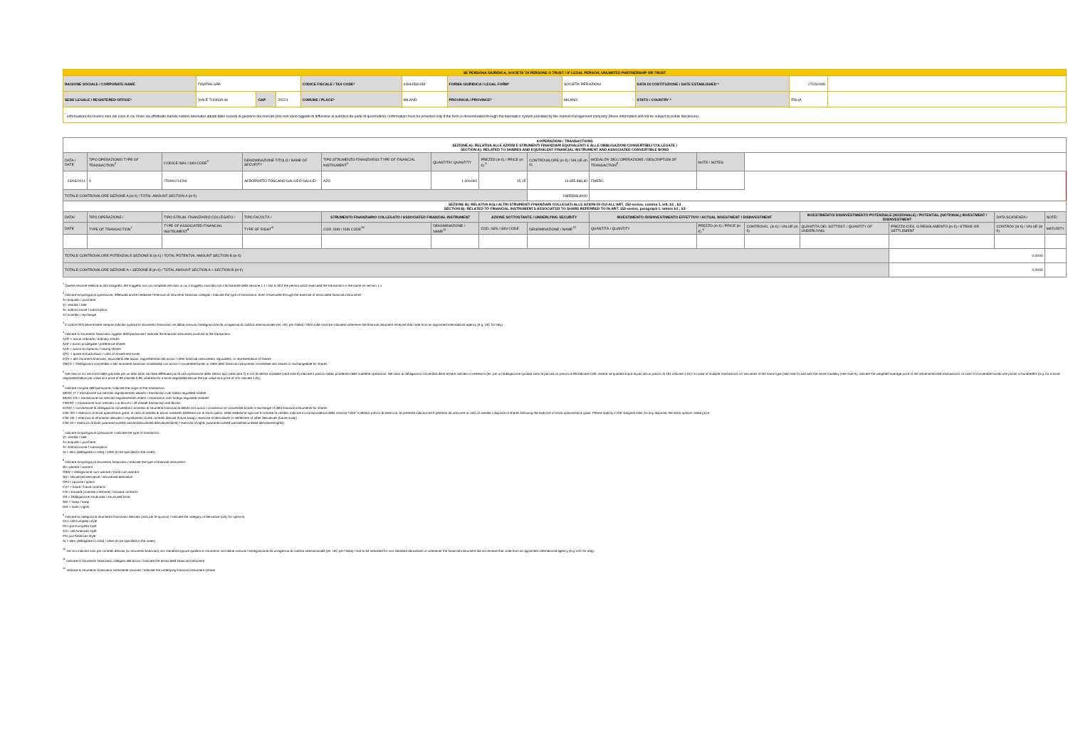| SE PERSONA GIURIDICA, SOCIETA' DI PERSONE O TRUST / IF LEGAL PERSON, UNLIMITED PARTNERSHIP OR TRUST | | | | | | | | | | |
| RAGIONE SOCIALE / CORPORATE NAME | FINATAN SPA | | | CODICE FISCALE / TAX CODE* | 04944580158 | FORMA GIURIDICA / LEGAL FORM* | SOCIETA' PER AZIONI | DATA DI COSTITUZIONE / DATE ESTABLISHED * | 27/03/1981 | |
| SEDE LEGALE / REGISTERED OFFICE* | VIALE TUNISIA 48 | CAP | 20124 | COMUNE / PLACE* | MILANO | PROVINCIA / PROVINCE* | MILANO | STATO / COUNTRY * | ITALIA | |
| <sup>*</sup> informazioni da inserire solo nel caso in cui l'invio sia effettuato tramite sistemi telematici attuati dalle società di gestione dei mercati (che non sono oggetto di diffusione al pubblico da parte di quest'ultimi) / information must be provided only if the form is disseminated through the telematics system provided by the market management company (these information will not be subject to public disclosure). | | | | | | | | | | |
| 4.OPERAZIONI / TRANSACTIONS SEZIONE A): RELATIVA ALLE AZIONI E STRUMENTI FINANZIARI EQUIVALENTI E ALLE OBBLIGAZIONI CONVERTIBILI COLLEGATE / SECTION A): RELATED TO SHARES AND EQUIVALENT FINANCIAL INSTRUMENT AND ASSOCIATED CONVERTIBLE BOND | | | | | | | | | | | | | | |
| DATA / DATE | TIPO OPERAZIONE/ TYPE OF TRANSACTION<sup>2</sup> | CODICE ISIN / ISIN CODE<sup>3</sup> | DENOMINAZIONE TITOLO / NAME OF SECURITY | TIPO STRUMENTO FINANZIARIO/ TYPE OF FINANCIAL INSTRUMENT<sup>4</sup> | QUANTITA'/ QUANTITY | PREZZO (in €) / PRICE (in €) <sup>5</sup> | CONTROVALORE (in €) / VALUE (in €) | MODALITA' DELL'OPERAZIONE / DESCRIPTION OF TRANSACTION<sup>6</sup> | NOTE / NOTES | | | | | |
| 03/03/2014 | V | IT0000214293 | AEROPORTO TOSCANO GALILEO GALILEI | AZO | 1.309.992 | 15,15 | 19.855.888,80 | FMERC | | | | | | |
| TOTALE CONTROVALORE SEZIONE A (in €) / TOTAL AMOUNT SECTION A (in €) | | | | | | | 19855888,8000 | | | | | | | |
| SEZIONE B): RELATIVA AGLI ALTRI STRUMENTI FINANZIARI COLLEGATI ALLE AZIONI DI CUI ALL'ART. 152-sexies, comma 1, lett. b1 , b3 SECTION B): RELATED TO FINANCIAL INSTRUMENTS ASSOCIATED TO SHARE REFERRED TO IN ART. 152-sexies, paragraph 1, letters b1 , b3 | | | | | | | | | | | | | | |
| DATA/ | TIPO OPERAZIONE / | TIPO STRUM. FINANZIARIO COLLEGATO / | TIPO FACOLTÀ / | STRUMENTO FINANZIARIO COLLEGATO / ASSOCIATED FINANCIAL INSTRUMENT | | AZIONE SOTTOSTANTE / UNDERLYING SECURITY | | INVESTIMENTO /DISINVESTIMENTO EFFETTIVO / ACTUAL INVESTMENT / DISINVESTMENT | | | INVESTIMENTO/ DISINVESTIMENTO POTENZIALE (NOZIONALE) / POTENTIAL (NOTIONAL) INVESTMENT / DISINVESTMENT | | DATA SCADENZA / | NOTE/ |
| DATE | TYPE OF TRANSACTION<sup>7</sup> | TYPE OF ASSOCIATED FINANCIAL INSTRUMENT<sup>8</sup> | TYPE OF RIGHT<sup>9</sup> | COD. ISIN / ISIN CODE<sup>10</sup> | DENOMINAZIONE / NAME<sup>11</sup> | COD. ISIN / ISIN CODE | DENOMINAZIONE / NAME<sup>12</sup> | QUANTITÀ / QUANTITY | PREZZO (in €) / PRICE (in €) <sup>5</sup> | CONTROVAL. (in €) / VALUE (in €) | QUANTITÀ DEL SOTTOST. / QUANTITY OF UNDERLYING | PREZZO D'ES. O REGOLAMENTO (in €) / STRIKE OR SETTLEMENT | CONTROV (in €) / VALUE (in €) | MATURITY |
| TOTALE CONTROVALORE POTENZIALE SEZIONE B (in €) / TOTAL POTENTIAL AMOUNT SECTION B (in €) | | | | | | | | | | | | 0,0000 | | |
| TOTALE CONTROVALORE SEZIONE A + SEZIONE B (in €) / TOTAL AMOUNT SECTION A + SECTION B (in €) | | | | | | | | | | | | 0,0000 | | |
<sup>1</sup> Questa sezione relativa ai dati anagrafici del soggetto non va compilata nel caso in cui il soggetto coincida con il dichiarante della sezione 1.1 / Not to fill if the person which executed the transaction is the same as section 1.1
<sup>2</sup> Indicare la tipologia di operazione, effettuata anche mediante l'esercizio di strumenti finanziari collegati / Indicate the type of transaction, even if executed through the exercise of associated financial instruments
A= acquisto / purchase
V= vendita / sale
S= sottoscrizione / subscription
X= scambio / exchange
<sup>3</sup> Il codice ISIN deve essere sempre indicato qualora lo strumento finanziario ne abbia ricevuto l'assegnazione da un'agenzia di codifica internazionale (es. UIC per l'Italia) / ISIN code must be indicated whenever the financial istrument received that code from an appointed international agency (e.g. UIC for Italy)
<sup>4</sup> Indicare lo strumento finanziario oggetto dell'operazione / Indicate the financial instrument involved in the transaction:
AZO = azioni ordinarie / ordinary shares
AZP = azioni privilegiate / preference shares
AZR = azioni di risparmio / saving shares
QFC = quote di fondi chiusi / units of closed-end funds
EQV = altri strumenti finanziari, equivalenti alle azioni, rappresentanti tali azioni / other financial instruments, equivalent, or representative of shares
OBCV = Obbligazioni convertibili o altri strumenti finanziari scambiabili con azioni / convertible bonds or other debt financial instruments convertible into shares or exchangeable for shares
<sup>5</sup> Nel caso in cui nel corso della giornata per un dato titolo sia stata effettuata più di una operazione dello stesso tipo (vedi nota 2) e con la stessa modalità (vedi nota 6) indicare il prezzo medio ponderato delle suddette operazioni. Nel caso di obbligazioni convertibili deve essere indicato in centesimi (es. per un'obbligazione quotata sotto la pari ad un prezzo di 99 indicare 0,99, mentre se quotata sopra la pari ad un prezzo di 101 indicare 1,01) / In case of multiple transactions on securities of the same type (see note 2) and with the same modality (see note 6), indicate the weighted average price of the aforementioned transactions. In case of convertible bonds use prices in hundredths (e.g. for a bond negotiated below par value at a price of 99 indicate 0,99, whereas for a bond negotiated above the par value at a price of 101 indicate 1,01).
<sup>6</sup> Indicare l'origine dell'operazione / Indicate the origin of the transaction:
MERC-IT = transazione sul mercato regolamentato italiano / transaction over Italian regulated market
MERC-ES = transazione sul mercato regolamentato estero / transaction over foreign regulated markets
FMERC = transazione fuori mercato o ai blocchi / off-market transaction and blocks
CONV = conversione di obbligazioni convertibili o scambio di strumenti finanziari di debito con azioni / conversion of convertible bonds or exchange of debt financial instruments for shares
ESE-SO = esercizio di stock option/stock grant; in caso di vendita di azioni rivenienti dall'esercizio di stock option, nella medesima riga ove è indicata la vendita, indicare in corrispondenza della colonna "note" il relativo prezzo di esercizio; la presente indicazione è pertanto da utilizzare in caso di vendita / disposal of shares following the exercise of stock options/stock grant. Please specify in the marginal note, for any disposal, the stock options' strike price
ESE-DE = esercizio di strumento derivato o regolamento di altri contratti derivati (future,swap) / exercise of derivatives or settlement of other derivatives (future,swap)
ESE-DI = esercizio di diritti (warrant/covered warrant/securitised derivatives/diritti) / exercise of rights (warrant/covered warrant/securitised derivatives/rights)
<sup>7</sup> Indicare la tipologia di operazione / Indicate the type of transaction:
V= vendita / sale
A= acquisto / purchase
S= sottoscrizione / subscription
AL= altro (dettagliare in nota) / other (to be specified in the notes)
<sup>8</sup> Indicare la tipologia di strumento finanziario / Indicate the type of financial instrument:
W= warrant / warrant
OBW = obbligazione cum warrant / bond cum warrant
SD= securitised derivative / securitised derivative
OPZ= opzione / option
FUT = future / future contracts
FW = forward (contratti a termine) / forward contracts
OS = Obbligazione strutturata / structured bond
SW = swap / swap
DIR = diritti / rights
<sup>9</sup> Indicare la categoria di strumento finanziario derivato (solo per le opzioni) / Indicate the category of derivative (only for options):
CE= call European style
PE= put European style
CA= call American style
PA= put American style
AL= altro (dettagliare in nota) / other (to be specified in the notes)
<sup>10</sup> Da non indicare solo per contratti derivati (su strumenti finanziari) non standard oppure qualora lo strumento non abbia ricevuto l'assegnazione da un'agenzia di codifica internazionale (es. UIC per l'Italia) / Not to be indicated for non-standard derivatives or whenever the financial instrument did not receive that code from an appointed international agency (e.g. UIC for Italy).
<sup>11</sup> Indicare lo strumento finanziario collegato alle azioni / Indicate the associated financial instrument
<sup>12</sup> Indicare lo strumento finanziario sottostante (azione) / Indicate the underlying financial instrument (share)